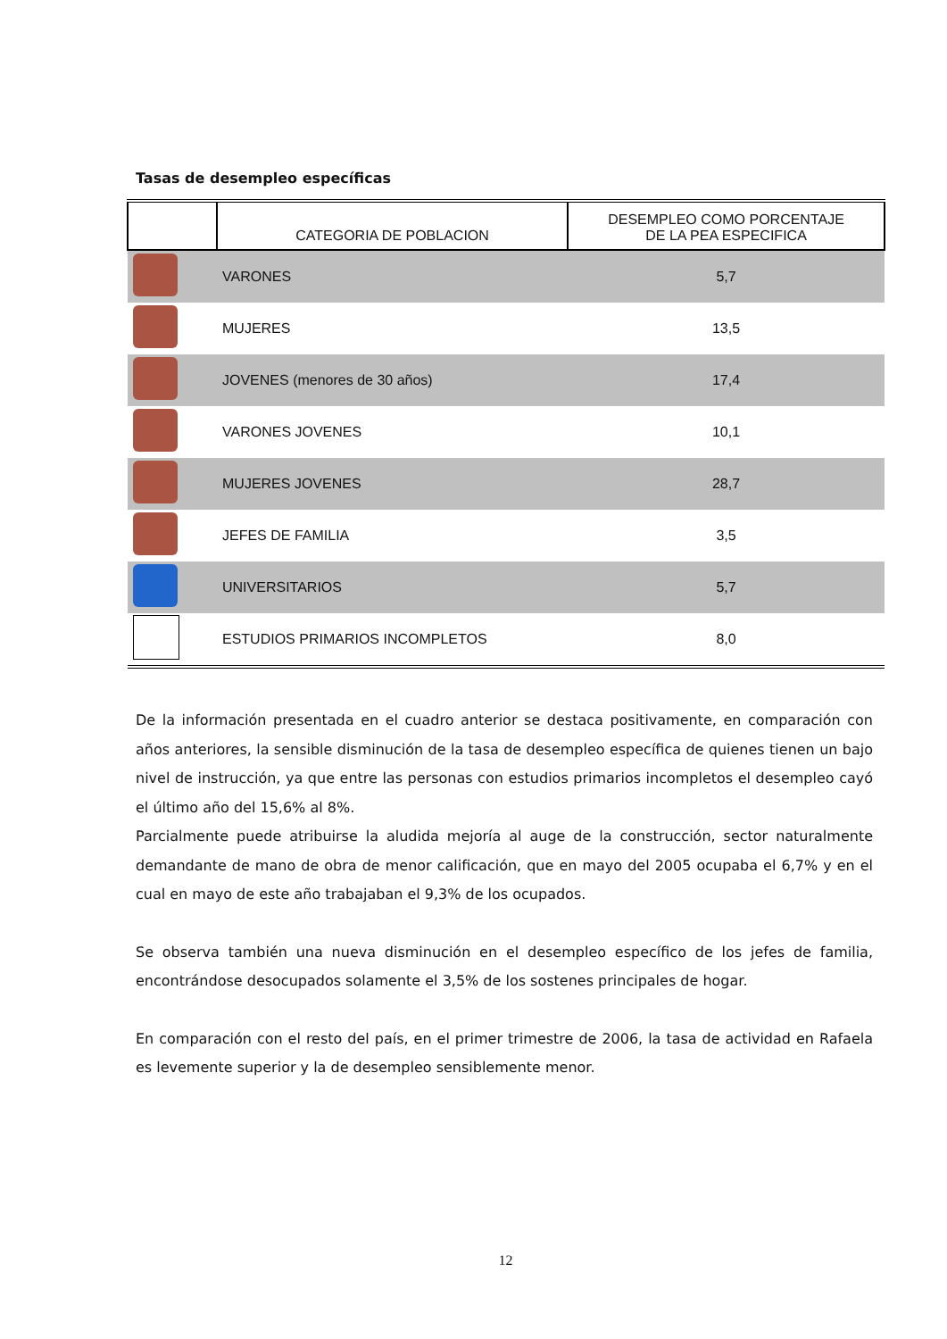Tasas de desempleo específicas
| | CATEGORIA DE POBLACION | DESEMPLEO COMO PORCENTAJE DE LA PEA ESPECIFICA |
| --- | --- | --- |
| | VARONES | 5,7 |
| | MUJERES | 13,5 |
| | JOVENES (menores de 30 años) | 17,4 |
| | VARONES JOVENES | 10,1 |
| | MUJERES JOVENES | 28,7 |
| | JEFES DE FAMILIA | 3,5 |
| | UNIVERSITARIOS | 5,7 |
| | ESTUDIOS PRIMARIOS INCOMPLETOS | 8,0 |
De la información presentada en el cuadro anterior se destaca positivamente, en comparación con años anteriores, la sensible disminución de la tasa de desempleo específica de quienes tienen un bajo nivel de instrucción, ya que entre las personas con estudios primarios incompletos el desempleo cayó el último año del 15,6% al 8%.
Parcialmente puede atribuirse la aludida mejoría al auge de la construcción, sector naturalmente demandante de mano de obra de menor calificación, que en mayo del 2005 ocupaba el 6,7% y en el cual en mayo de este año trabajaban el 9,3% de los ocupados.
Se observa también una nueva disminución en el desempleo específico de los jefes de familia, encontrándose desocupados solamente el 3,5% de los sostenes principales de hogar.
En comparación con el resto del país, en el primer trimestre de 2006, la tasa de actividad en Rafaela es levemente superior y la de desempleo sensiblemente menor.
12